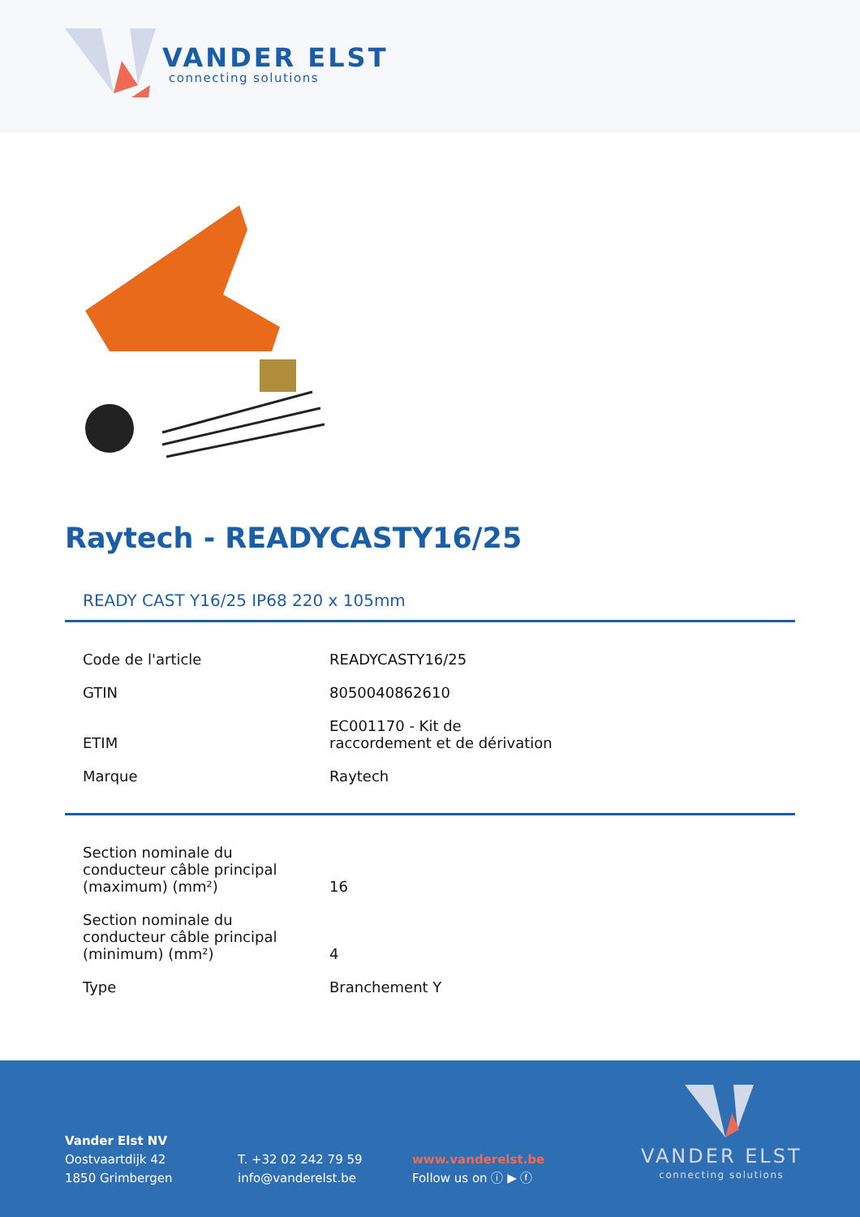VANDER ELST
connecting solutions
Raytech - READYCASTY16/25
READY CAST Y16/25 IP68 220 x 105mm
| Code de l'article | READYCASTY16/25 |
| GTIN | 8050040862610 |
| ETIM | EC001170 - Kit de raccordement et de dérivation |
| Marque | Raytech |
| Section nominale du conducteur câble principal (maximum) (mm²) | 16 |
| Section nominale du conducteur câble principal (minimum) (mm²) | 4 |
| Type | Branchement Y |
Vander Elst NV
Oostvaartdijk 42
1850 Grimbergen
T. +32 02 242 79 59
info@vanderelst.be
www.vanderelst.be
Follow us on ⓘ ▶ ⓕ
VANDER ELST
connecting solutions